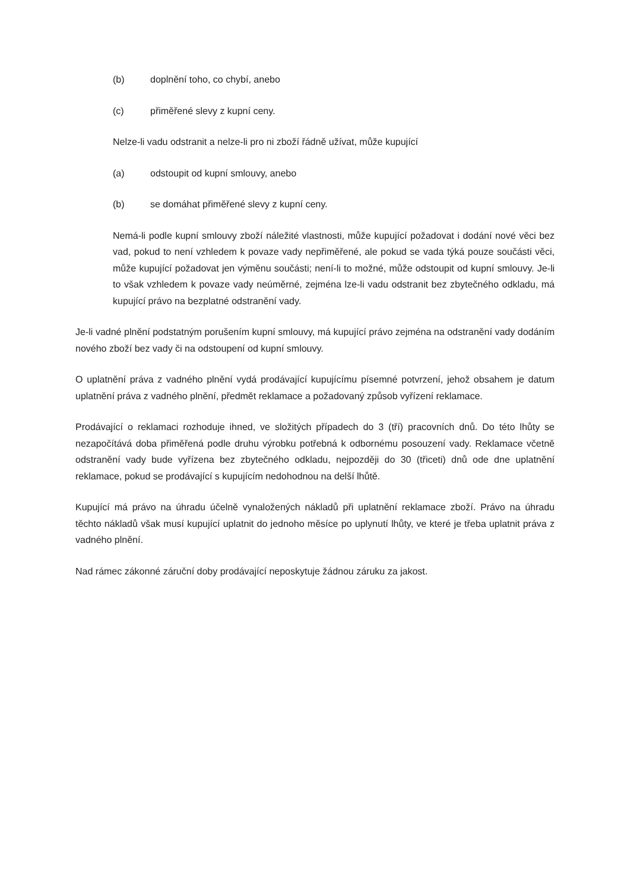(b) doplnění toho, co chybí, anebo
(c) přiměřené slevy z kupní ceny.
Nelze-li vadu odstranit a nelze-li pro ni zboží řádně užívat, může kupující
(a) odstoupit od kupní smlouvy, anebo
(b) se domáhat přiměřené slevy z kupní ceny.
Nemá-li podle kupní smlouvy zboží náležité vlastnosti, může kupující požadovat i dodání nové věci bez vad, pokud to není vzhledem k povaze vady nepřiměřené, ale pokud se vada týká pouze součásti věci, může kupující požadovat jen výměnu součásti; není-li to možné, může odstoupit od kupní smlouvy. Je-li to však vzhledem k povaze vady neúměrné, zejména lze-li vadu odstranit bez zbytečného odkladu, má kupující právo na bezplatné odstranění vady.
Je-li vadné plnění podstatným porušením kupní smlouvy, má kupující právo zejména na odstranění vady dodáním nového zboží bez vady či na odstoupení od kupní smlouvy.
O uplatnění práva z vadného plnění vydá prodávající kupujícímu písemné potvrzení, jehož obsahem je datum uplatnění práva z vadného plnění, předmět reklamace a požadovaný způsob vyřízení reklamace.
Prodávající o reklamaci rozhoduje ihned, ve složitých případech do 3 (tří) pracovních dnů. Do této lhůty se nezapočítává doba přiměřená podle druhu výrobku potřebná k odbornému posouzení vady. Reklamace včetně odstranění vady bude vyřízena bez zbytečného odkladu, nejpozději do 30 (třiceti) dnů ode dne uplatnění reklamace, pokud se prodávající s kupujícím nedohodnou na delší lhůtě.
Kupující má právo na úhradu účelně vynaložených nákladů při uplatnění reklamace zboží. Právo na úhradu těchto nákladů však musí kupující uplatnit do jednoho měsíce po uplynutí lhůty, ve které je třeba uplatnit práva z vadného plnění.
Nad rámec zákonné záruční doby prodávající neposkytuje žádnou záruku za jakost.